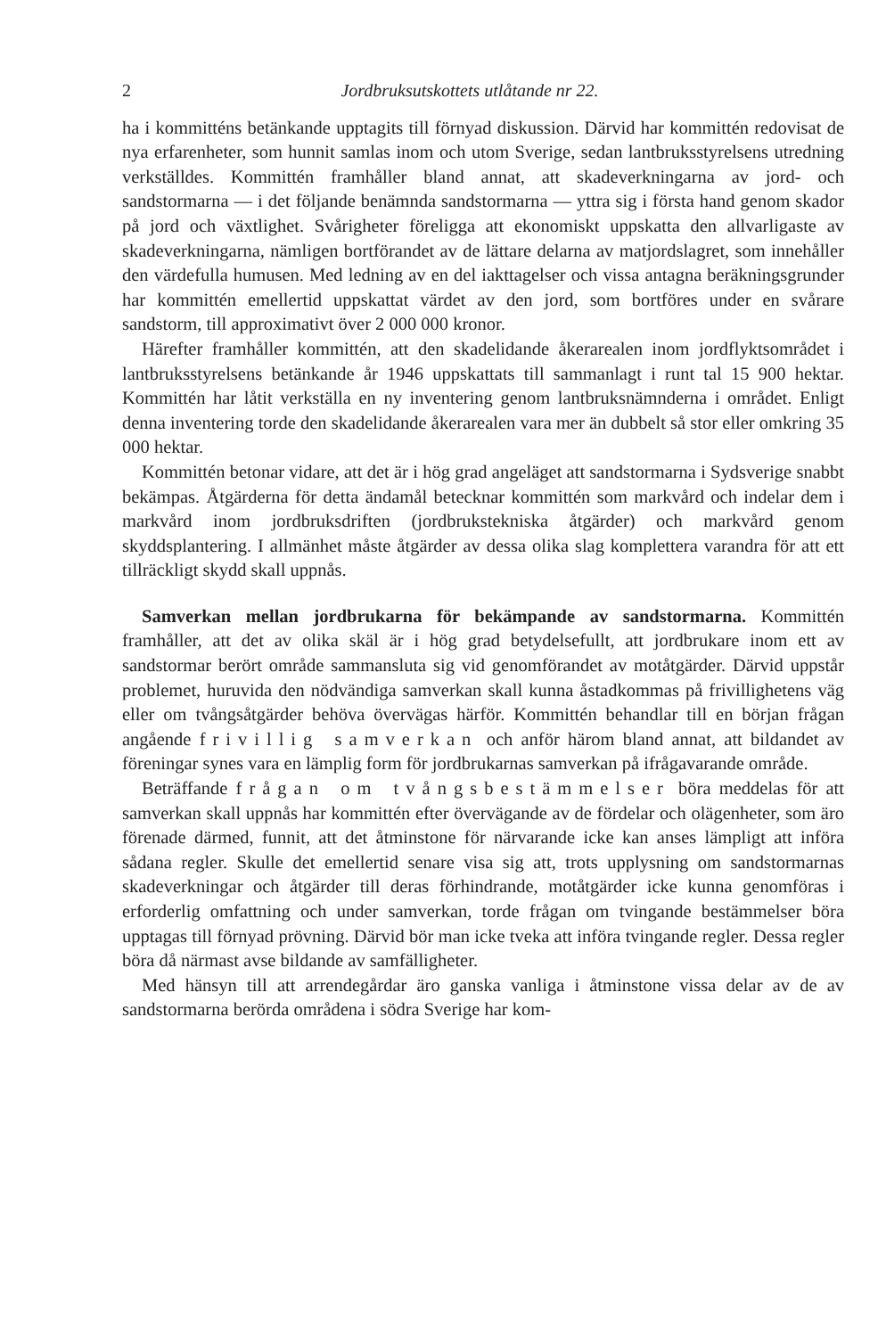2 Jordbruksutskottets utlåtande nr 22.
ha i kommitténs betänkande upptagits till förnyad diskussion. Därvid har kommittén redovisat de nya erfarenheter, som hunnit samlas inom och utom Sverige, sedan lantbruksstyrelsens utredning verkställdes. Kommittén framhåller bland annat, att skadeverkningarna av jord- och sandstormarna — i det följande benämnda sandstormarna — yttra sig i första hand genom skador på jord och växtlighet. Svårigheter föreligga att ekonomiskt uppskatta den allvarligaste av skadeverkningarna, nämligen bortförandet av de lättare delarna av matjordslagret, som innehåller den värdefulla humusen. Med ledning av en del iakttagelser och vissa antagna beräkningsgrunder har kommittén emellertid uppskattat värdet av den jord, som bortföres under en svårare sandstorm, till approximativt över 2 000 000 kronor.
Härefter framhåller kommittén, att den skadelidande åkerarealen inom jordflyktsområdet i lantbruksstyrelsens betänkande år 1946 uppskattats till sammanlagt i runt tal 15 900 hektar. Kommittén har låtit verkställa en ny inventering genom lantbruksnämnderna i området. Enligt denna inventering torde den skadelidande åkerarealen vara mer än dubbelt så stor eller omkring 35 000 hektar.
Kommittén betonar vidare, att det är i hög grad angeläget att sandstormarna i Sydsverige snabbt bekämpas. Åtgärderna för detta ändamål betecknar kommittén som markvård och indelar dem i markvård inom jordbruksdriften (jordbrukstekniska åtgärder) och markvård genom skyddsplantering. I allmänhet måste åtgärder av dessa olika slag komplettera varandra för att ett tillräckligt skydd skall uppnås.
Samverkan mellan jordbrukarna för bekämpande av sandstormarna. Kommittén framhåller, att det av olika skäl är i hög grad betydelsefullt, att jordbrukare inom ett av sandstormar berört område sammansluta sig vid genomförandet av motåtgärder. Därvid uppstår problemet, huruvida den nödvändiga samverkan skall kunna åstadkommas på frivillighetens väg eller om tvångsåtgärder behöva övervägas härför. Kommittén behandlar till en början frågan angående frivillig samverkan och anför härom bland annat, att bildandet av föreningar synes vara en lämplig form för jordbrukarnas samverkan på ifrågavarande område.
Beträffande frågan om tvångsbestämmelser böra meddelas för att samverkan skall uppnås har kommittén efter övervägande av de fördelar och olägenheter, som äro förenade därmed, funnit, att det åtminstone för närvarande icke kan anses lämpligt att införa sådana regler. Skulle det emellertid senare visa sig att, trots upplysning om sandstormarnas skadeverkningar och åtgärder till deras förhindrande, motåtgärder icke kunna genomföras i erforderlig omfattning och under samverkan, torde frågan om tvingande bestämmelser böra upptagas till förnyad prövning. Därvid bör man icke tveka att införa tvingande regler. Dessa regler böra då närmast avse bildande av samfälligheter.
Med hänsyn till att arrendegårdar äro ganska vanliga i åtminstone vissa delar av de av sandstormarna berörda områdena i södra Sverige har kom-